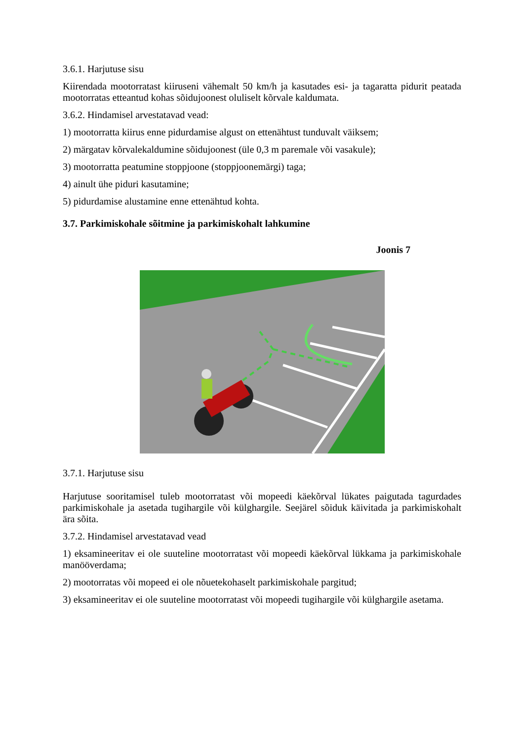3.6.1. Harjutuse sisu
Kiirendada mootorratast kiiruseni vähemalt 50 km/h ja kasutades esi- ja tagaratta pidurit peatada mootorratas etteantud kohas sõidujoonest oluliselt kõrvale kaldumata.
3.6.2. Hindamisel arvestatavad vead:
1) mootorratta kiirus enne pidurdamise algust on ettenähtust tunduvalt väiksem;
2) märgatav kõrvalekaldumine sõidujoonest (üle 0,3 m paremale või vasakule);
3) mootorratta peatumine stoppjoone (stoppjoonemärgi) taga;
4) ainult ühe piduri kasutamine;
5) pidurdamise alustamine enne ettenähtud kohta.
3.7. Parkimiskohale sõitmine ja parkimiskohalt lahkumine
Joonis 7
3.7.1. Harjutuse sisu
Harjutuse sooritamisel tuleb mootorratast või mopeedi käekõrval lükates paigutada tagurdades parkimiskohale ja asetada tugihargile või külghargile. Seejärel sõiduk käivitada ja parkimiskohalt ära sõita.
3.7.2. Hindamisel arvestatavad vead
1) eksamineeritav ei ole suuteline mootorratast või mopeedi käekõrval lükkama ja parkimiskohale manööverdama;
2) mootorratas või mopeed ei ole nõuetekohaselt parkimiskohale pargitud;
3) eksamineeritav ei ole suuteline mootorratast või mopeedi tugihargile või külghargile asetama.